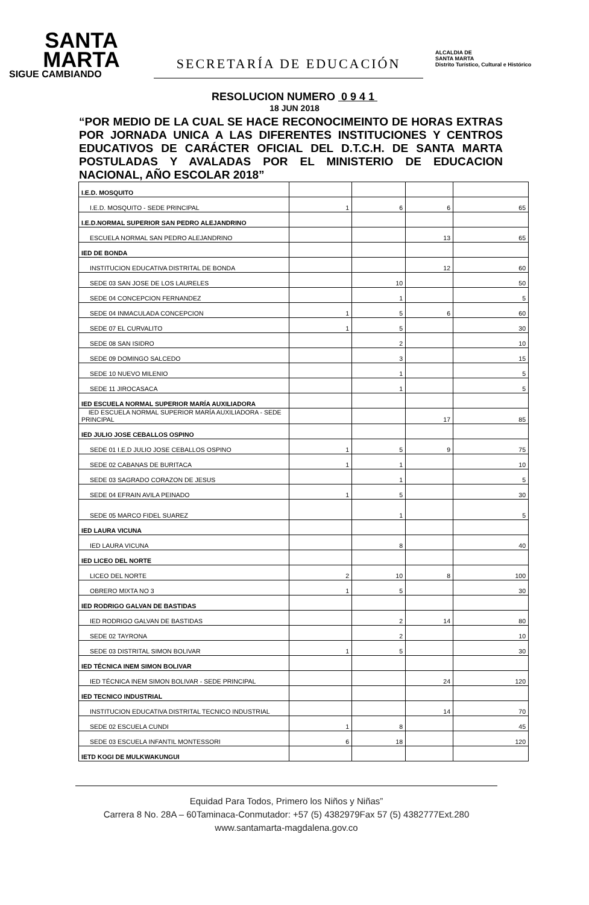SANTA
MARTA
SIGUE CAMBIANDO
SECRETARÍA DE EDUCACIÓN
ALCALDIA DE
SANTA MARTA
Distrito Turístico, Cultural e Histórico
RESOLUCION NUMERO 0 9 4 1
18 JUN 2018
“POR MEDIO DE LA CUAL SE HACE RECONOCIMEINTO DE HORAS EXTRAS POR JORNADA UNICA A LAS DIFERENTES INSTITUCIONES Y CENTROS EDUCATIVOS DE CARÁCTER OFICIAL DEL D.T.C.H. DE SANTA MARTA POSTULADAS Y AVALADAS POR EL MINISTERIO DE EDUCACION NACIONAL, AÑO ESCOLAR 2018”
| I.E.D. MOSQUITO | | | | |
| I.E.D. MOSQUITO - SEDE PRINCIPAL | 1 | 6 | 6 | 65 |
| I.E.D.NORMAL SUPERIOR SAN PEDRO ALEJANDRINO | | | | |
| ESCUELA NORMAL SAN PEDRO ALEJANDRINO | | | 13 | 65 |
| IED DE BONDA | | | | |
| INSTITUCION EDUCATIVA DISTRITAL DE BONDA | | | 12 | 60 |
| SEDE 03 SAN JOSE DE LOS LAURELES | | 10 | | 50 |
| SEDE 04 CONCEPCION FERNANDEZ | | 1 | | 5 |
| SEDE 04 INMACULADA CONCEPCION | 1 | 5 | 6 | 60 |
| SEDE 07 EL CURVALITO | 1 | 5 | | 30 |
| SEDE 08 SAN ISIDRO | | 2 | | 10 |
| SEDE 09 DOMINGO SALCEDO | | 3 | | 15 |
| SEDE 10 NUEVO MILENIO | | 1 | | 5 |
| SEDE 11 JIROCASACA | | 1 | | 5 |
| IED ESCUELA NORMAL SUPERIOR MARÍA AUXILIADORA | | | | |
| IED ESCUELA NORMAL SUPERIOR MARÍA AUXILIADORA - SEDE PRINCIPAL | | | 17 | 85 |
| IED JULIO JOSE CEBALLOS OSPINO | | | | |
| SEDE 01 I.E.D JULIO JOSE CEBALLOS OSPINO | 1 | 5 | 9 | 75 |
| SEDE 02 CABANAS DE BURITACA | 1 | 1 | | 10 |
| SEDE 03 SAGRADO CORAZON DE JESUS | | 1 | | 5 |
| SEDE 04 EFRAIN AVILA PEINADO | 1 | 5 | | 30 |
| SEDE 05 MARCO FIDEL SUAREZ | | 1 | | 5 |
| IED LAURA VICUNA | | | | |
| IED LAURA VICUNA | | 8 | | 40 |
| IED LICEO DEL NORTE | | | | |
| LICEO DEL NORTE | 2 | 10 | 8 | 100 |
| OBRERO MIXTA NO 3 | 1 | 5 | | 30 |
| IED RODRIGO GALVAN DE BASTIDAS | | | | |
| IED RODRIGO GALVAN DE BASTIDAS | | 2 | 14 | 80 |
| SEDE 02 TAYRONA | | 2 | | 10 |
| SEDE 03 DISTRITAL SIMON BOLIVAR | 1 | 5 | | 30 |
| IED TÉCNICA INEM SIMON BOLIVAR | | | | |
| IED TÉCNICA INEM SIMON BOLIVAR - SEDE PRINCIPAL | | | 24 | 120 |
| IED TECNICO INDUSTRIAL | | | | |
| INSTITUCION EDUCATIVA DISTRITAL TECNICO INDUSTRIAL | | | 14 | 70 |
| SEDE 02 ESCUELA CUNDI | 1 | 8 | | 45 |
| SEDE 03 ESCUELA INFANTIL MONTESSORI | 6 | 18 | | 120 |
| IETD KOGI DE MULKWAKUNGUI | | | | |
Equidad Para Todos, Primero los Niños y Niñas”
Carrera 8 No. 28A – 60Taminaca-Conmutador: +57 (5) 4382979Fax 57 (5) 4382777Ext.280
www.santamarta-magdalena.gov.co